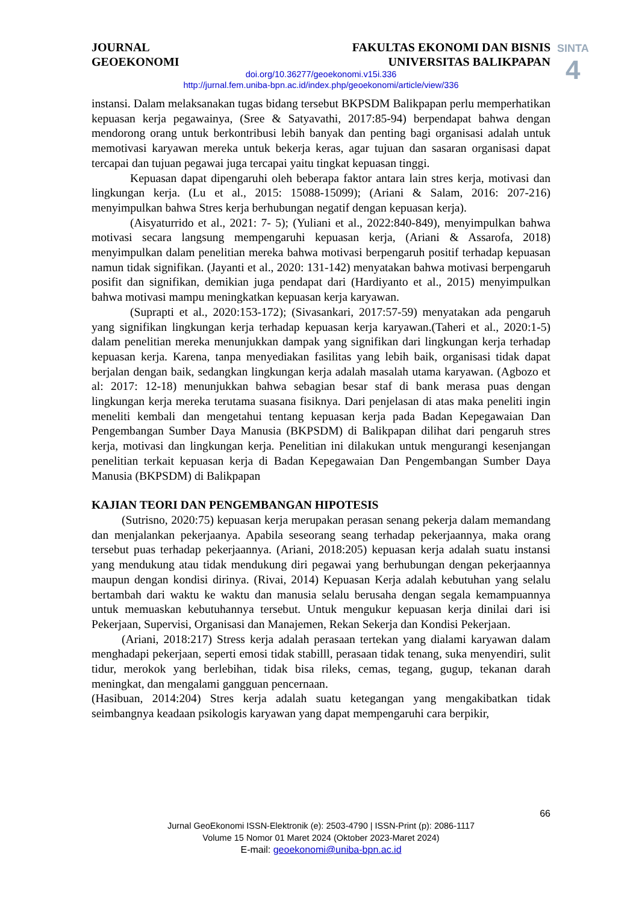JOURNAL
GEOEKONOMI
FAKULTAS EKONOMI DAN BISNIS
UNIVERSITAS BALIKPAPAN
SINTA
4
doi.org/10.36277/geoekonomi.v15i.336
http://jurnal.fem.uniba-bpn.ac.id/index.php/geoekonomi/article/view/336
instansi. Dalam melaksanakan tugas bidang tersebut BKPSDM Balikpapan perlu memperhatikan kepuasan kerja pegawainya, (Sree & Satyavathi, 2017:85-94) berpendapat bahwa dengan mendorong orang untuk berkontribusi lebih banyak dan penting bagi organisasi adalah untuk memotivasi karyawan mereka untuk bekerja keras, agar tujuan dan sasaran organisasi dapat tercapai dan tujuan pegawai juga tercapai yaitu tingkat kepuasan tinggi.
Kepuasan dapat dipengaruhi oleh beberapa faktor antara lain stres kerja, motivasi dan lingkungan kerja. (Lu et al., 2015: 15088-15099); (Ariani & Salam, 2016: 207-216) menyimpulkan bahwa Stres kerja berhubungan negatif dengan kepuasan kerja).
(Aisyaturrido et al., 2021: 7- 5); (Yuliani et al., 2022:840-849), menyimpulkan bahwa motivasi secara langsung mempengaruhi kepuasan kerja, (Ariani & Assarofa, 2018) menyimpulkan dalam penelitian mereka bahwa motivasi berpengaruh positif terhadap kepuasan namun tidak signifikan. (Jayanti et al., 2020: 131-142) menyatakan bahwa motivasi berpengaruh posifit dan signifikan, demikian juga pendapat dari (Hardiyanto et al., 2015) menyimpulkan bahwa motivasi mampu meningkatkan kepuasan kerja karyawan.
(Suprapti et al., 2020:153-172); (Sivasankari, 2017:57-59) menyatakan ada pengaruh yang signifikan lingkungan kerja terhadap kepuasan kerja karyawan.(Taheri et al., 2020:1-5) dalam penelitian mereka menunjukkan dampak yang signifikan dari lingkungan kerja terhadap kepuasan kerja. Karena, tanpa menyediakan fasilitas yang lebih baik, organisasi tidak dapat berjalan dengan baik, sedangkan lingkungan kerja adalah masalah utama karyawan. (Agbozo et al: 2017: 12-18) menunjukkan bahwa sebagian besar staf di bank merasa puas dengan lingkungan kerja mereka terutama suasana fisiknya. Dari penjelasan di atas maka peneliti ingin meneliti kembali dan mengetahui tentang kepuasan kerja pada Badan Kepegawaian Dan Pengembangan Sumber Daya Manusia (BKPSDM) di Balikpapan dilihat dari pengaruh stres kerja, motivasi dan lingkungan kerja. Penelitian ini dilakukan untuk mengurangi kesenjangan penelitian terkait kepuasan kerja di Badan Kepegawaian Dan Pengembangan Sumber Daya Manusia (BKPSDM) di Balikpapan
KAJIAN TEORI DAN PENGEMBANGAN HIPOTESIS
(Sutrisno, 2020:75) kepuasan kerja merupakan perasan senang pekerja dalam memandang dan menjalankan pekerjaanya. Apabila seseorang seang terhadap pekerjaannya, maka orang tersebut puas terhadap pekerjaannya. (Ariani, 2018:205) kepuasan kerja adalah suatu instansi yang mendukung atau tidak mendukung diri pegawai yang berhubungan dengan pekerjaannya maupun dengan kondisi dirinya. (Rivai, 2014) Kepuasan Kerja adalah kebutuhan yang selalu bertambah dari waktu ke waktu dan manusia selalu berusaha dengan segala kemampuannya untuk memuaskan kebutuhannya tersebut. Untuk mengukur kepuasan kerja dinilai dari isi Pekerjaan, Supervisi, Organisasi dan Manajemen, Rekan Sekerja dan Kondisi Pekerjaan.
(Ariani, 2018:217) Stress kerja adalah perasaan tertekan yang dialami karyawan dalam menghadapi pekerjaan, seperti emosi tidak stabilll, perasaan tidak tenang, suka menyendiri, sulit tidur, merokok yang berlebihan, tidak bisa rileks, cemas, tegang, gugup, tekanan darah meningkat, dan mengalami gangguan pencernaan.
(Hasibuan, 2014:204) Stres kerja adalah suatu ketegangan yang mengakibatkan tidak seimbangnya keadaan psikologis karyawan yang dapat mempengaruhi cara berpikir,
66
Jurnal GeoEkonomi ISSN-Elektronik (e): 2503-4790 | ISSN-Print (p): 2086-1117
Volume 15 Nomor 01 Maret 2024 (Oktober 2023-Maret 2024)
E-mail: geoekonomi@uniba-bpn.ac.id